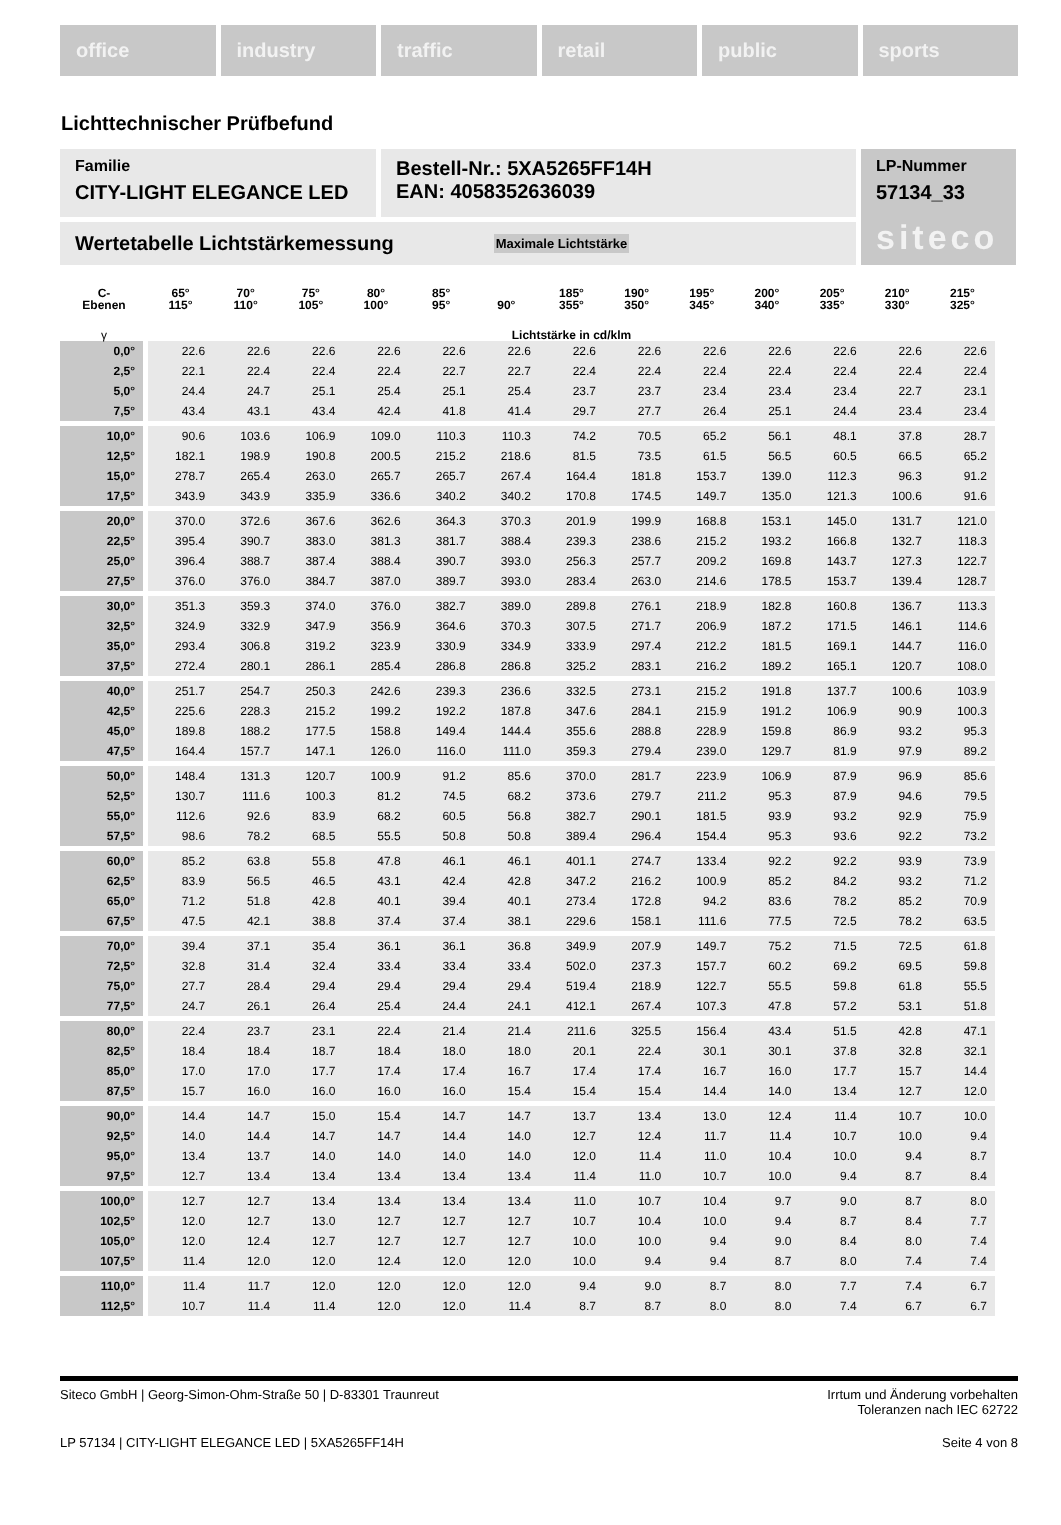office industry traffic retail public sports
Lichttechnischer Prüfbefund
Familie
CITY-LIGHT ELEGANCE LED
Bestell-Nr.: 5XA5265FF14H
EAN: 4058352636039
LP-Nummer
57134_33
siteco
Wertetabelle Lichtstärkemessung Maximale Lichtstärke
| C- Ebenen | 65° 115° | 70° 110° | 75° 105° | 80° 100° | 85° 95° | 90° | 185° 355° | 190° 350° | 195° 345° | 200° 340° | 205° 335° | 210° 330° | 215° 325° |
| --- | --- | --- | --- | --- | --- | --- | --- | --- | --- | --- | --- | --- | --- |
| γ | Lichtstärke in cd/klm | | | | | | | | | | | | |
| 0,0° | 22.6 | 22.6 | 22.6 | 22.6 | 22.6 | 22.6 | 22.6 | 22.6 | 22.6 | 22.6 | 22.6 | 22.6 | 22.6 |
| 2,5° | 22.1 | 22.4 | 22.4 | 22.4 | 22.7 | 22.7 | 22.4 | 22.4 | 22.4 | 22.4 | 22.4 | 22.4 | 22.4 |
| 5,0° | 24.4 | 24.7 | 25.1 | 25.4 | 25.1 | 25.4 | 23.7 | 23.7 | 23.4 | 23.4 | 23.4 | 22.7 | 23.1 |
| 7,5° | 43.4 | 43.1 | 43.4 | 42.4 | 41.8 | 41.4 | 29.7 | 27.7 | 26.4 | 25.1 | 24.4 | 23.4 | 23.4 |
| 10,0° | 90.6 | 103.6 | 106.9 | 109.0 | 110.3 | 110.3 | 74.2 | 70.5 | 65.2 | 56.1 | 48.1 | 37.8 | 28.7 |
| 12,5° | 182.1 | 198.9 | 190.8 | 200.5 | 215.2 | 218.6 | 81.5 | 73.5 | 61.5 | 56.5 | 60.5 | 66.5 | 65.2 |
| 15,0° | 278.7 | 265.4 | 263.0 | 265.7 | 265.7 | 267.4 | 164.4 | 181.8 | 153.7 | 139.0 | 112.3 | 96.3 | 91.2 |
| 17,5° | 343.9 | 343.9 | 335.9 | 336.6 | 340.2 | 340.2 | 170.8 | 174.5 | 149.7 | 135.0 | 121.3 | 100.6 | 91.6 |
| 20,0° | 370.0 | 372.6 | 367.6 | 362.6 | 364.3 | 370.3 | 201.9 | 199.9 | 168.8 | 153.1 | 145.0 | 131.7 | 121.0 |
| 22,5° | 395.4 | 390.7 | 383.0 | 381.3 | 381.7 | 388.4 | 239.3 | 238.6 | 215.2 | 193.2 | 166.8 | 132.7 | 118.3 |
| 25,0° | 396.4 | 388.7 | 387.4 | 388.4 | 390.7 | 393.0 | 256.3 | 257.7 | 209.2 | 169.8 | 143.7 | 127.3 | 122.7 |
| 27,5° | 376.0 | 376.0 | 384.7 | 387.0 | 389.7 | 393.0 | 283.4 | 263.0 | 214.6 | 178.5 | 153.7 | 139.4 | 128.7 |
| 30,0° | 351.3 | 359.3 | 374.0 | 376.0 | 382.7 | 389.0 | 289.8 | 276.1 | 218.9 | 182.8 | 160.8 | 136.7 | 113.3 |
| 32,5° | 324.9 | 332.9 | 347.9 | 356.9 | 364.6 | 370.3 | 307.5 | 271.7 | 206.9 | 187.2 | 171.5 | 146.1 | 114.6 |
| 35,0° | 293.4 | 306.8 | 319.2 | 323.9 | 330.9 | 334.9 | 333.9 | 297.4 | 212.2 | 181.5 | 169.1 | 144.7 | 116.0 |
| 37,5° | 272.4 | 280.1 | 286.1 | 285.4 | 286.8 | 286.8 | 325.2 | 283.1 | 216.2 | 189.2 | 165.1 | 120.7 | 108.0 |
| 40,0° | 251.7 | 254.7 | 250.3 | 242.6 | 239.3 | 236.6 | 332.5 | 273.1 | 215.2 | 191.8 | 137.7 | 100.6 | 103.9 |
| 42,5° | 225.6 | 228.3 | 215.2 | 199.2 | 192.2 | 187.8 | 347.6 | 284.1 | 215.9 | 191.2 | 106.9 | 90.9 | 100.3 |
| 45,0° | 189.8 | 188.2 | 177.5 | 158.8 | 149.4 | 144.4 | 355.6 | 288.8 | 228.9 | 159.8 | 86.9 | 93.2 | 95.3 |
| 47,5° | 164.4 | 157.7 | 147.1 | 126.0 | 116.0 | 111.0 | 359.3 | 279.4 | 239.0 | 129.7 | 81.9 | 97.9 | 89.2 |
| 50,0° | 148.4 | 131.3 | 120.7 | 100.9 | 91.2 | 85.6 | 370.0 | 281.7 | 223.9 | 106.9 | 87.9 | 96.9 | 85.6 |
| 52,5° | 130.7 | 111.6 | 100.3 | 81.2 | 74.5 | 68.2 | 373.6 | 279.7 | 211.2 | 95.3 | 87.9 | 94.6 | 79.5 |
| 55,0° | 112.6 | 92.6 | 83.9 | 68.2 | 60.5 | 56.8 | 382.7 | 290.1 | 181.5 | 93.9 | 93.2 | 92.9 | 75.9 |
| 57,5° | 98.6 | 78.2 | 68.5 | 55.5 | 50.8 | 50.8 | 389.4 | 296.4 | 154.4 | 95.3 | 93.6 | 92.2 | 73.2 |
| 60,0° | 85.2 | 63.8 | 55.8 | 47.8 | 46.1 | 46.1 | 401.1 | 274.7 | 133.4 | 92.2 | 92.2 | 93.9 | 73.9 |
| 62,5° | 83.9 | 56.5 | 46.5 | 43.1 | 42.4 | 42.8 | 347.2 | 216.2 | 100.9 | 85.2 | 84.2 | 93.2 | 71.2 |
| 65,0° | 71.2 | 51.8 | 42.8 | 40.1 | 39.4 | 40.1 | 273.4 | 172.8 | 94.2 | 83.6 | 78.2 | 85.2 | 70.9 |
| 67,5° | 47.5 | 42.1 | 38.8 | 37.4 | 37.4 | 38.1 | 229.6 | 158.1 | 111.6 | 77.5 | 72.5 | 78.2 | 63.5 |
| 70,0° | 39.4 | 37.1 | 35.4 | 36.1 | 36.1 | 36.8 | 349.9 | 207.9 | 149.7 | 75.2 | 71.5 | 72.5 | 61.8 |
| 72,5° | 32.8 | 31.4 | 32.4 | 33.4 | 33.4 | 33.4 | 502.0 | 237.3 | 157.7 | 60.2 | 69.2 | 69.5 | 59.8 |
| 75,0° | 27.7 | 28.4 | 29.4 | 29.4 | 29.4 | 29.4 | 519.4 | 218.9 | 122.7 | 55.5 | 59.8 | 61.8 | 55.5 |
| 77,5° | 24.7 | 26.1 | 26.4 | 25.4 | 24.4 | 24.1 | 412.1 | 267.4 | 107.3 | 47.8 | 57.2 | 53.1 | 51.8 |
| 80,0° | 22.4 | 23.7 | 23.1 | 22.4 | 21.4 | 21.4 | 211.6 | 325.5 | 156.4 | 43.4 | 51.5 | 42.8 | 47.1 |
| 82,5° | 18.4 | 18.4 | 18.7 | 18.4 | 18.0 | 18.0 | 20.1 | 22.4 | 30.1 | 30.1 | 37.8 | 32.8 | 32.1 |
| 85,0° | 17.0 | 17.0 | 17.7 | 17.4 | 17.4 | 16.7 | 17.4 | 17.4 | 16.7 | 16.0 | 17.7 | 15.7 | 14.4 |
| 87,5° | 15.7 | 16.0 | 16.0 | 16.0 | 16.0 | 15.4 | 15.4 | 15.4 | 14.4 | 14.0 | 13.4 | 12.7 | 12.0 |
| 90,0° | 14.4 | 14.7 | 15.0 | 15.4 | 14.7 | 14.7 | 13.7 | 13.4 | 13.0 | 12.4 | 11.4 | 10.7 | 10.0 |
| 92,5° | 14.0 | 14.4 | 14.7 | 14.7 | 14.4 | 14.0 | 12.7 | 12.4 | 11.7 | 11.4 | 10.7 | 10.0 | 9.4 |
| 95,0° | 13.4 | 13.7 | 14.0 | 14.0 | 14.0 | 14.0 | 12.0 | 11.4 | 11.0 | 10.4 | 10.0 | 9.4 | 8.7 |
| 97,5° | 12.7 | 13.4 | 13.4 | 13.4 | 13.4 | 13.4 | 11.4 | 11.0 | 10.7 | 10.0 | 9.4 | 8.7 | 8.4 |
| 100,0° | 12.7 | 12.7 | 13.4 | 13.4 | 13.4 | 13.4 | 11.0 | 10.7 | 10.4 | 9.7 | 9.0 | 8.7 | 8.0 |
| 102,5° | 12.0 | 12.7 | 13.0 | 12.7 | 12.7 | 12.7 | 10.7 | 10.4 | 10.0 | 9.4 | 8.7 | 8.4 | 7.7 |
| 105,0° | 12.0 | 12.4 | 12.7 | 12.7 | 12.7 | 12.7 | 10.0 | 10.0 | 9.4 | 9.0 | 8.4 | 8.0 | 7.4 |
| 107,5° | 11.4 | 12.0 | 12.0 | 12.4 | 12.0 | 12.0 | 10.0 | 9.4 | 9.4 | 8.7 | 8.0 | 7.4 | 7.4 |
| 110,0° | 11.4 | 11.7 | 12.0 | 12.0 | 12.0 | 12.0 | 9.4 | 9.0 | 8.7 | 8.0 | 7.7 | 7.4 | 6.7 |
| 112,5° | 10.7 | 11.4 | 11.4 | 12.0 | 12.0 | 11.4 | 8.7 | 8.7 | 8.0 | 8.0 | 7.4 | 6.7 | 6.7 |
Siteco GmbH | Georg-Simon-Ohm-Straße 50 | D-83301 Traunreut Irrtum und Änderung vorbehalten
Toleranzen nach IEC 62722
LP 57134 | CITY-LIGHT ELEGANCE LED | 5XA5265FF14H Seite 4 von 8